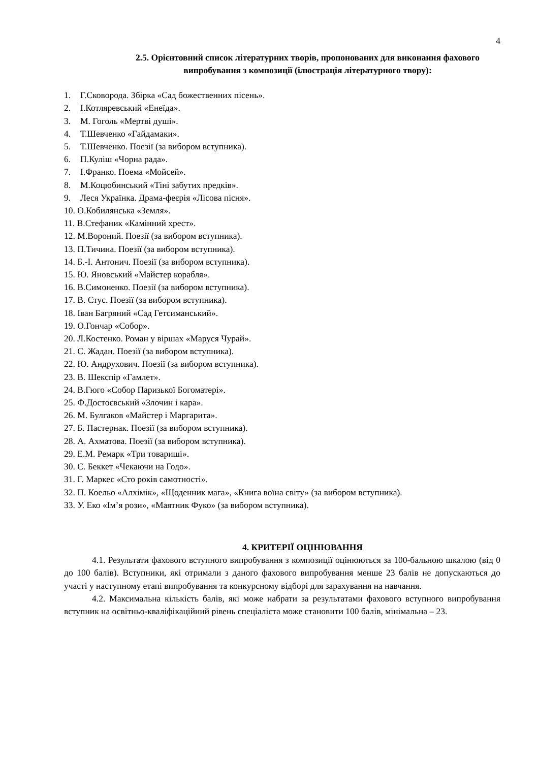4
2.5. Орієнтовний список літературних творів, пропонованих для виконання фахового випробування з композиції (ілюстрація літературного твору):
1. Г.Сковорода. Збірка «Сад божественних пісень».
2. І.Котляревський «Енеїда».
3. М. Гоголь «Мертві душі».
4. Т.Шевченко «Гайдамаки».
5. Т.Шевченко. Поезії (за вибором вступника).
6. П.Куліш «Чорна рада».
7. І.Франко. Поема «Мойсей».
8. М.Коцюбинський «Тіні забутих предків».
9. Леся Українка. Драма-феєрія «Лісова пісня».
10. О.Кобилянська «Земля».
11. В.Стефаник «Камінний хрест».
12. М.Вороний. Поезії (за вибором вступника).
13. П.Тичина. Поезії (за вибором вступника).
14. Б.-І. Антонич. Поезії (за вибором вступника).
15. Ю. Яновський «Майстер корабля».
16. В.Симоненко. Поезії (за вибором вступника).
17. В. Стус. Поезії (за вибором вступника).
18. Іван Багряний «Сад Гетсиманський».
19. О.Гончар «Собор».
20. Л.Костенко. Роман у віршах «Маруся Чурай».
21. С. Жадан. Поезії (за вибором вступника).
22. Ю. Андрухович. Поезії (за вибором вступника).
23. В. Шекспір «Гамлет».
24. В.Гюго «Собор Паризької Богоматері».
25. Ф.Достоєвський «Злочин і кара».
26. М. Булгаков «Майстер і Маргарита».
27. Б. Пастернак. Поезії (за вибором вступника).
28. А. Ахматова. Поезії (за вибором вступника).
29. Е.М. Ремарк «Три товариші».
30. С. Беккет «Чекаючи на Годо».
31. Г. Маркес «Сто років самотності».
32. П. Коельо «Алхімік», «Щоденник мага», «Книга воїна світу» (за вибором вступника).
33. У. Еко «Ім’я рози», «Маятник Фуко» (за вибором вступника).
4. КРИТЕРІЇ ОЦІНЮВАННЯ
4.1. Результати фахового вступного випробування з композиції оцінюються за 100-бальною шкалою (від 0 до 100 балів). Вступники, які отримали з даного фахового випробування менше 23 балів не допускаються до участі у наступному етапі випробування та конкурсному відборі для зарахування на навчання.
4.2. Максимальна кількість балів, які може набрати за результатами фахового вступного випробування вступник на освітньо-кваліфікаційний рівень спеціаліста може становити 100 балів, мінімальна – 23.